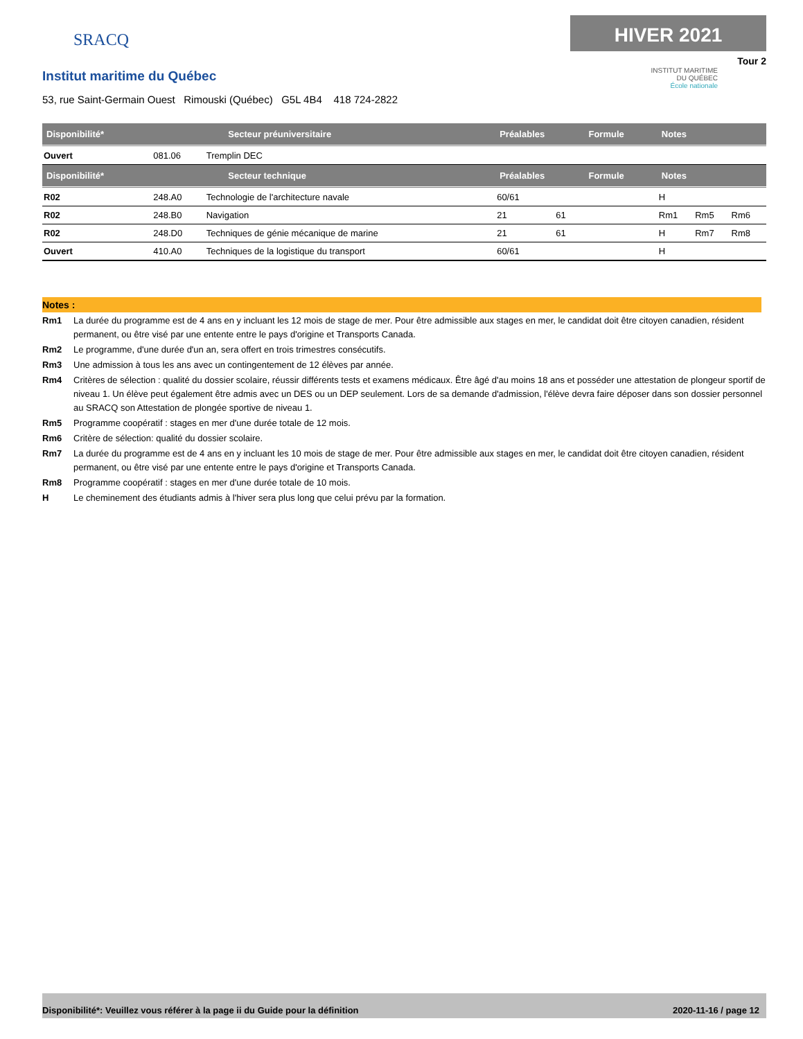SRACQ
HIVER 2021
Tour 2
INSTITUT MARITIME
DU QUÉBEC
École nationale
Institut maritime du Québec
53, rue Saint-Germain Ouest Rimouski (Québec) G5L 4B4 418 724-2822
| Disponibilité* | Secteur préuniversitaire | | Préalables | | Formule | Notes | | |
| --- | --- | --- | --- | --- | --- | --- | --- | --- |
| Ouvert | 081.06 | Tremplin DEC | | | | | | |
| Disponibilité* | Secteur technique | | Préalables | | Formule | Notes | | |
| R02 | 248.A0 | Technologie de l'architecture navale | 60/61 | | | H | | |
| R02 | 248.B0 | Navigation | 21 | 61 | | Rm1 | Rm5 | Rm6 |
| R02 | 248.D0 | Techniques de génie mécanique de marine | 21 | 61 | | H | Rm7 | Rm8 |
| Ouvert | 410.A0 | Techniques de la logistique du transport | 60/61 | | | H | | |
Notes :
Rm1 La durée du programme est de 4 ans en y incluant les 12 mois de stage de mer. Pour être admissible aux stages en mer, le candidat doit être citoyen canadien, résident permanent, ou être visé par une entente entre le pays d'origine et Transports Canada.
Rm2 Le programme, d'une durée d'un an, sera offert en trois trimestres consécutifs.
Rm3 Une admission à tous les ans avec un contingentement de 12 élèves par année.
Rm4 Critères de sélection : qualité du dossier scolaire, réussir différents tests et examens médicaux. Être âgé d'au moins 18 ans et posséder une attestation de plongeur sportif de niveau 1. Un élève peut également être admis avec un DES ou un DEP seulement. Lors de sa demande d'admission, l'élève devra faire déposer dans son dossier personnel au SRACQ son Attestation de plongée sportive de niveau 1.
Rm5 Programme coopératif : stages en mer d'une durée totale de 12 mois.
Rm6 Critère de sélection: qualité du dossier scolaire.
Rm7 La durée du programme est de 4 ans en y incluant les 10 mois de stage de mer. Pour être admissible aux stages en mer, le candidat doit être citoyen canadien, résident permanent, ou être visé par une entente entre le pays d'origine et Transports Canada.
Rm8 Programme coopératif : stages en mer d'une durée totale de 10 mois.
H Le cheminement des étudiants admis à l'hiver sera plus long que celui prévu par la formation.
Disponibilité*: Veuillez vous référer à la page ii du Guide pour la définition 2020-11-16 / page 12